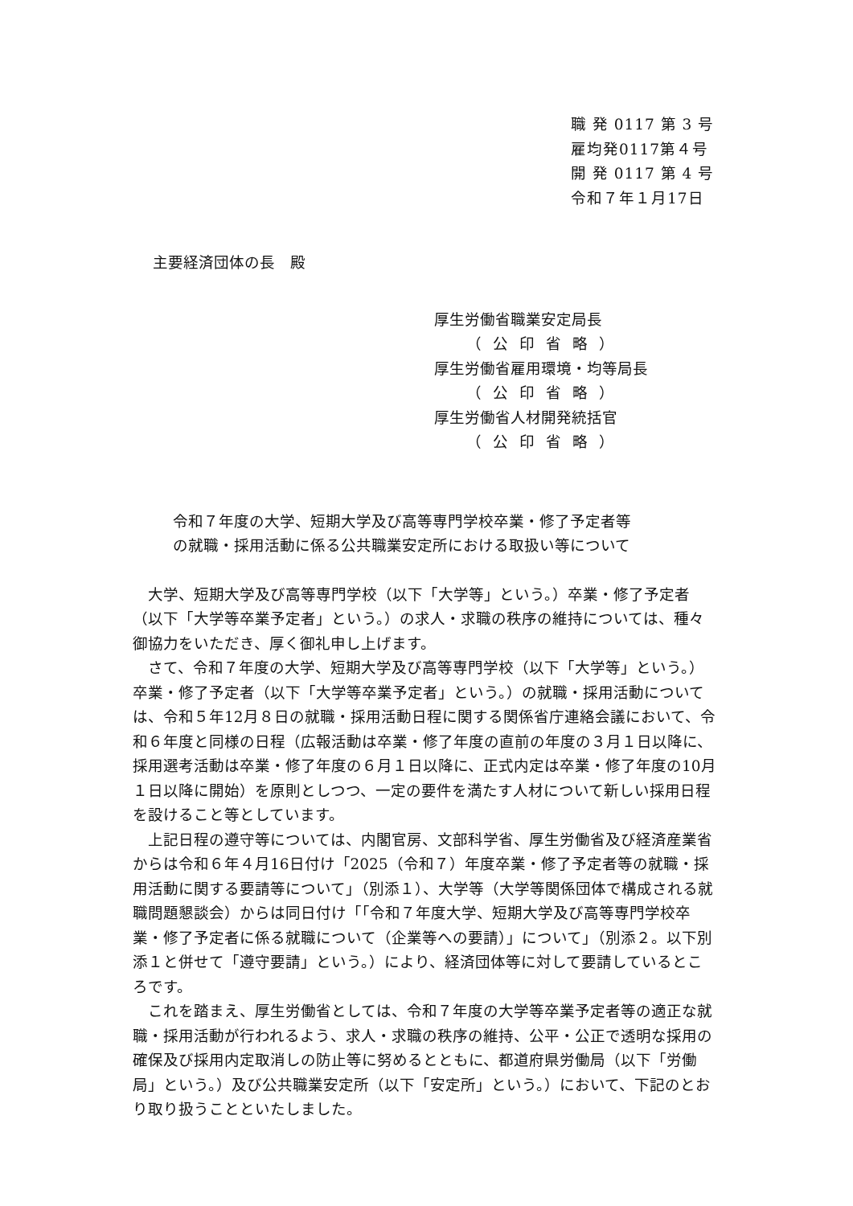職 発 0117 第 3 号
雇均発0117第４号
開 発 0117 第 4 号
令和７年１月17日
主要経済団体の長　殿
厚生労働省職業安定局長
（公印省略）
厚生労働省雇用環境・均等局長
（公印省略）
厚生労働省人材開発統括官
（公印省略）
令和７年度の大学、短期大学及び高等専門学校卒業・修了予定者等
の就職・採用活動に係る公共職業安定所における取扱い等について
大学、短期大学及び高等専門学校（以下「大学等」という。）卒業・修了予定者（以下「大学等卒業予定者」という。）の求人・求職の秩序の維持については、種々御協力をいただき、厚く御礼申し上げます。
さて、令和７年度の大学、短期大学及び高等専門学校（以下「大学等」という。）卒業・修了予定者（以下「大学等卒業予定者」という。）の就職・採用活動については、令和５年12月８日の就職・採用活動日程に関する関係省庁連絡会議において、令和６年度と同様の日程（広報活動は卒業・修了年度の直前の年度の３月１日以降に、採用選考活動は卒業・修了年度の６月１日以降に、正式内定は卒業・修了年度の10月１日以降に開始）を原則としつつ、一定の要件を満たす人材について新しい採用日程を設けること等としています。
上記日程の遵守等については、内閣官房、文部科学省、厚生労働省及び経済産業省からは令和６年４月16日付け「2025（令和７）年度卒業・修了予定者等の就職・採用活動に関する要請等について」（別添１）、大学等（大学等関係団体で構成される就職問題懇談会）からは同日付け「「令和７年度大学、短期大学及び高等専門学校卒業・修了予定者に係る就職について（企業等への要請）」について」（別添２。以下別添１と併せて「遵守要請」という。）により、経済団体等に対して要請しているところです。
これを踏まえ、厚生労働省としては、令和７年度の大学等卒業予定者等の適正な就職・採用活動が行われるよう、求人・求職の秩序の維持、公平・公正で透明な採用の確保及び採用内定取消しの防止等に努めるとともに、都道府県労働局（以下「労働局」という。）及び公共職業安定所（以下「安定所」という。）において、下記のとおり取り扱うことといたしました。